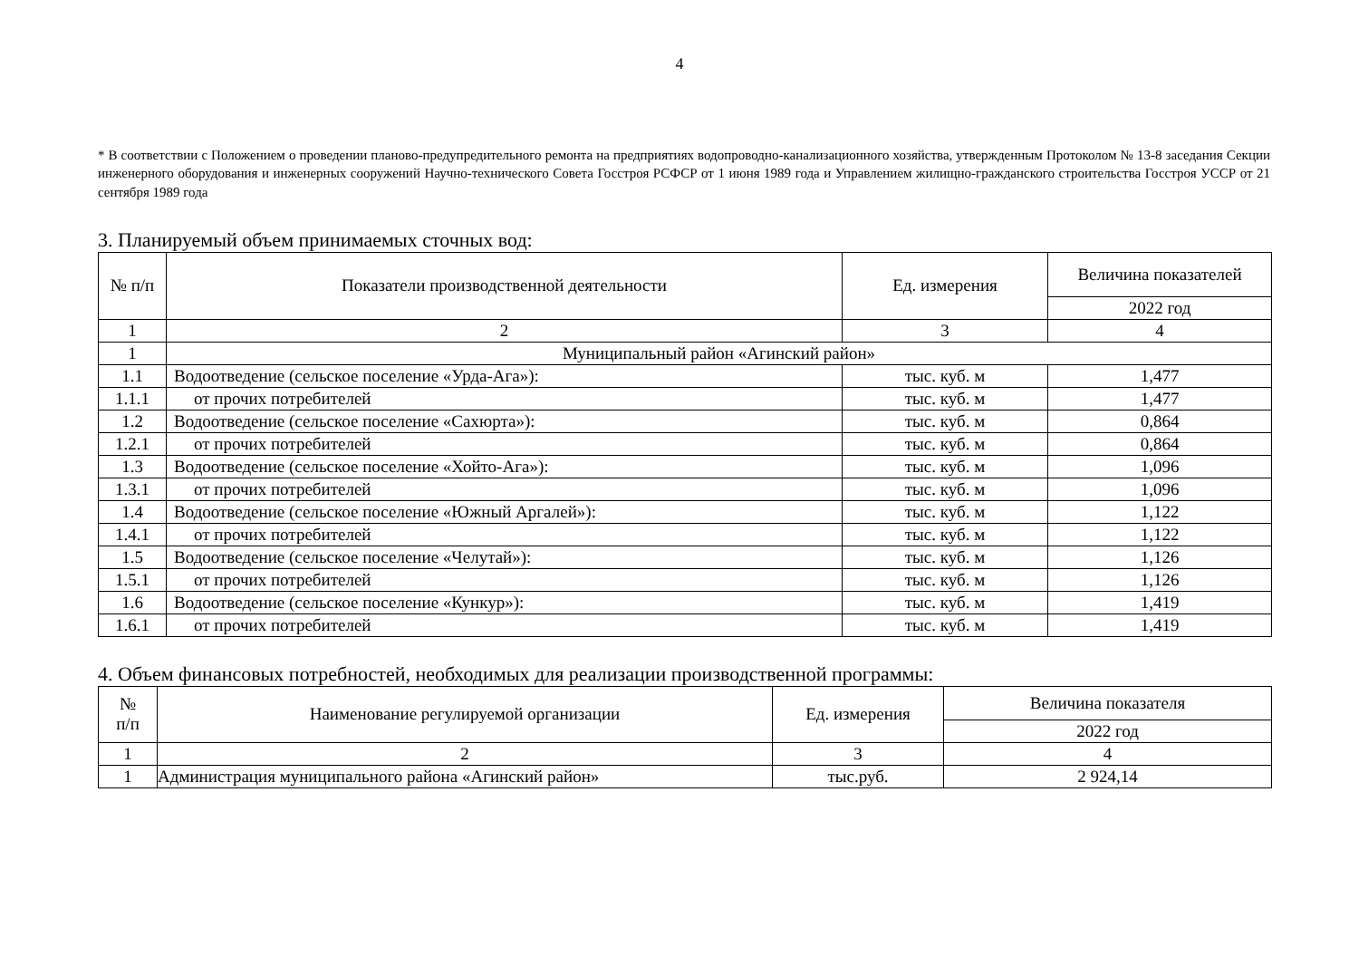4
* В соответствии с Положением о проведении планово-предупредительного ремонта на предприятиях водопроводно-канализационного хозяйства, утвержденным Протоколом № 13-8 заседания Секции инженерного оборудования и инженерных сооружений Научно-технического Совета Госстроя РСФСР от 1 июня 1989 года и Управлением жилищно-гражданского строительства Госстроя УССР от 21 сентября 1989 года
3. Планируемый объем принимаемых сточных вод:
| № п/п | Показатели производственной деятельности | Ед. измерения | Величина показателей |
| --- | --- | --- | --- |
| | | | 2022 год |
| 1 | 2 | 3 | 4 |
| 1 | Муниципальный район «Агинский район» | | |
| 1.1 | Водоотведение (сельское поселение «Урда-Ага»): | тыс. куб. м | 1,477 |
| 1.1.1 | от прочих потребителей | тыс. куб. м | 1,477 |
| 1.2 | Водоотведение (сельское поселение «Сахюрта»): | тыс. куб. м | 0,864 |
| 1.2.1 | от прочих потребителей | тыс. куб. м | 0,864 |
| 1.3 | Водоотведение (сельское поселение «Хойто-Ага»): | тыс. куб. м | 1,096 |
| 1.3.1 | от прочих потребителей | тыс. куб. м | 1,096 |
| 1.4 | Водоотведение (сельское поселение «Южный Аргалей»): | тыс. куб. м | 1,122 |
| 1.4.1 | от прочих потребителей | тыс. куб. м | 1,122 |
| 1.5 | Водоотведение (сельское поселение «Челутай»): | тыс. куб. м | 1,126 |
| 1.5.1 | от прочих потребителей | тыс. куб. м | 1,126 |
| 1.6 | Водоотведение (сельское поселение «Кункур»): | тыс. куб. м | 1,419 |
| 1.6.1 | от прочих потребителей | тыс. куб. м | 1,419 |
4. Объем финансовых потребностей, необходимых для реализации производственной программы:
| № п/п | Наименование регулируемой организации | Ед. измерения | Величина показателя |
| --- | --- | --- | --- |
| | | | 2022 год |
| 1 | 2 | 3 | 4 |
| 1 | Администрация муниципального района «Агинский район» | тыс.руб. | 2 924,14 |